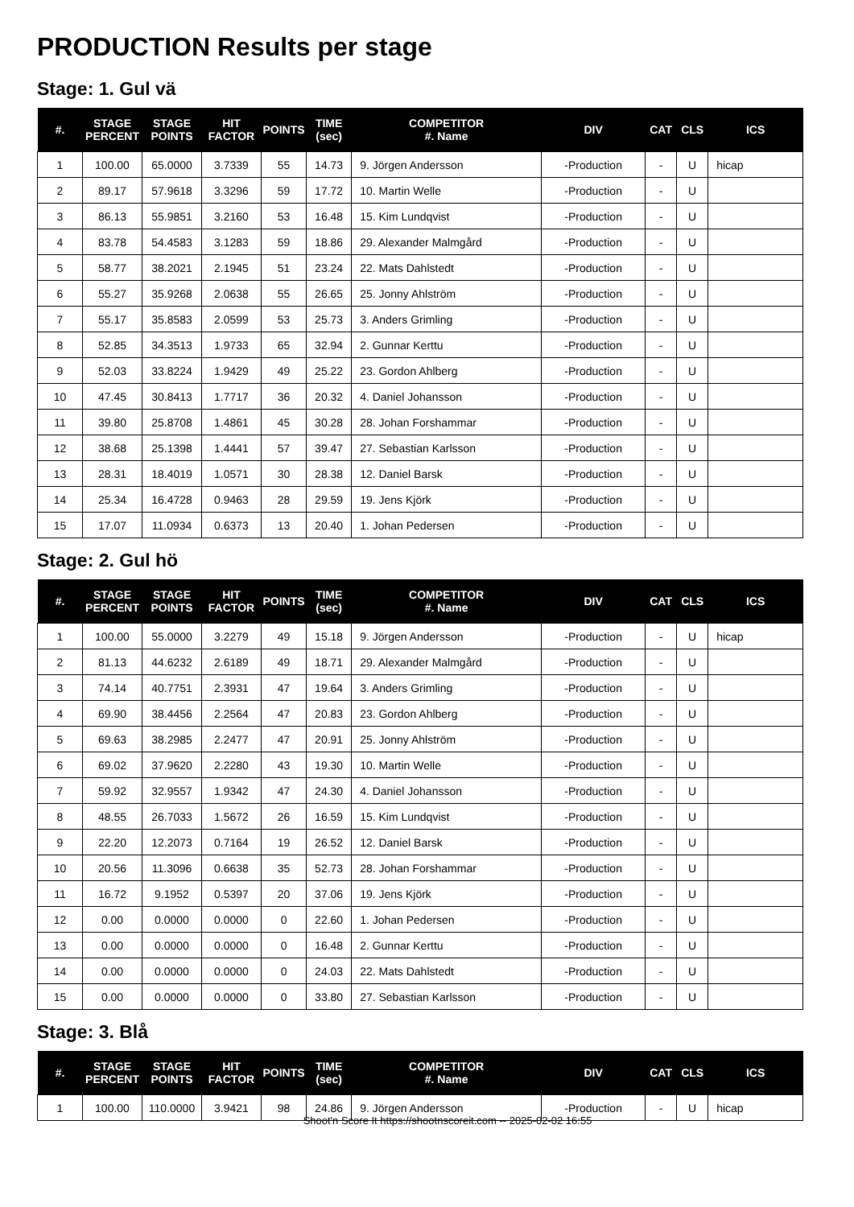PRODUCTION Results per stage
Stage: 1. Gul vä
| #. | STAGE PERCENT | STAGE POINTS | HIT FACTOR | POINTS | TIME (sec) | COMPETITOR #. Name | DIV | CAT | CLS | ICS |
| --- | --- | --- | --- | --- | --- | --- | --- | --- | --- | --- |
| 1 | 100.00 | 65.0000 | 3.7339 | 55 | 14.73 | 9. Jörgen Andersson | -Production | - | U | hicap |
| 2 | 89.17 | 57.9618 | 3.3296 | 59 | 17.72 | 10. Martin Welle | -Production | - | U | |
| 3 | 86.13 | 55.9851 | 3.2160 | 53 | 16.48 | 15. Kim Lundqvist | -Production | - | U | |
| 4 | 83.78 | 54.4583 | 3.1283 | 59 | 18.86 | 29. Alexander Malmgård | -Production | - | U | |
| 5 | 58.77 | 38.2021 | 2.1945 | 51 | 23.24 | 22. Mats Dahlstedt | -Production | - | U | |
| 6 | 55.27 | 35.9268 | 2.0638 | 55 | 26.65 | 25. Jonny Ahlström | -Production | - | U | |
| 7 | 55.17 | 35.8583 | 2.0599 | 53 | 25.73 | 3. Anders Grimling | -Production | - | U | |
| 8 | 52.85 | 34.3513 | 1.9733 | 65 | 32.94 | 2. Gunnar Kerttu | -Production | - | U | |
| 9 | 52.03 | 33.8224 | 1.9429 | 49 | 25.22 | 23. Gordon Ahlberg | -Production | - | U | |
| 10 | 47.45 | 30.8413 | 1.7717 | 36 | 20.32 | 4. Daniel Johansson | -Production | - | U | |
| 11 | 39.80 | 25.8708 | 1.4861 | 45 | 30.28 | 28. Johan Forshammar | -Production | - | U | |
| 12 | 38.68 | 25.1398 | 1.4441 | 57 | 39.47 | 27. Sebastian Karlsson | -Production | - | U | |
| 13 | 28.31 | 18.4019 | 1.0571 | 30 | 28.38 | 12. Daniel Barsk | -Production | - | U | |
| 14 | 25.34 | 16.4728 | 0.9463 | 28 | 29.59 | 19. Jens Kjörk | -Production | - | U | |
| 15 | 17.07 | 11.0934 | 0.6373 | 13 | 20.40 | 1. Johan Pedersen | -Production | - | U | |
Stage: 2. Gul hö
| #. | STAGE PERCENT | STAGE POINTS | HIT FACTOR | POINTS | TIME (sec) | COMPETITOR #. Name | DIV | CAT | CLS | ICS |
| --- | --- | --- | --- | --- | --- | --- | --- | --- | --- | --- |
| 1 | 100.00 | 55.0000 | 3.2279 | 49 | 15.18 | 9. Jörgen Andersson | -Production | - | U | hicap |
| 2 | 81.13 | 44.6232 | 2.6189 | 49 | 18.71 | 29. Alexander Malmgård | -Production | - | U | |
| 3 | 74.14 | 40.7751 | 2.3931 | 47 | 19.64 | 3. Anders Grimling | -Production | - | U | |
| 4 | 69.90 | 38.4456 | 2.2564 | 47 | 20.83 | 23. Gordon Ahlberg | -Production | - | U | |
| 5 | 69.63 | 38.2985 | 2.2477 | 47 | 20.91 | 25. Jonny Ahlström | -Production | - | U | |
| 6 | 69.02 | 37.9620 | 2.2280 | 43 | 19.30 | 10. Martin Welle | -Production | - | U | |
| 7 | 59.92 | 32.9557 | 1.9342 | 47 | 24.30 | 4. Daniel Johansson | -Production | - | U | |
| 8 | 48.55 | 26.7033 | 1.5672 | 26 | 16.59 | 15. Kim Lundqvist | -Production | - | U | |
| 9 | 22.20 | 12.2073 | 0.7164 | 19 | 26.52 | 12. Daniel Barsk | -Production | - | U | |
| 10 | 20.56 | 11.3096 | 0.6638 | 35 | 52.73 | 28. Johan Forshammar | -Production | - | U | |
| 11 | 16.72 | 9.1952 | 0.5397 | 20 | 37.06 | 19. Jens Kjörk | -Production | - | U | |
| 12 | 0.00 | 0.0000 | 0.0000 | 0 | 22.60 | 1. Johan Pedersen | -Production | - | U | |
| 13 | 0.00 | 0.0000 | 0.0000 | 0 | 16.48 | 2. Gunnar Kerttu | -Production | - | U | |
| 14 | 0.00 | 0.0000 | 0.0000 | 0 | 24.03 | 22. Mats Dahlstedt | -Production | - | U | |
| 15 | 0.00 | 0.0000 | 0.0000 | 0 | 33.80 | 27. Sebastian Karlsson | -Production | - | U | |
Stage: 3. Blå
| #. | STAGE PERCENT | STAGE POINTS | HIT FACTOR | POINTS | TIME (sec) | COMPETITOR #. Name | DIV | CAT | CLS | ICS |
| --- | --- | --- | --- | --- | --- | --- | --- | --- | --- | --- |
| 1 | 100.00 | 110.0000 | 3.9421 | 98 | 24.86 | 9. Jörgen Andersson | -Production | - | U | hicap |
Shoot'n Score It https://shootnscoreit.com -- 2025-02-02 16:55